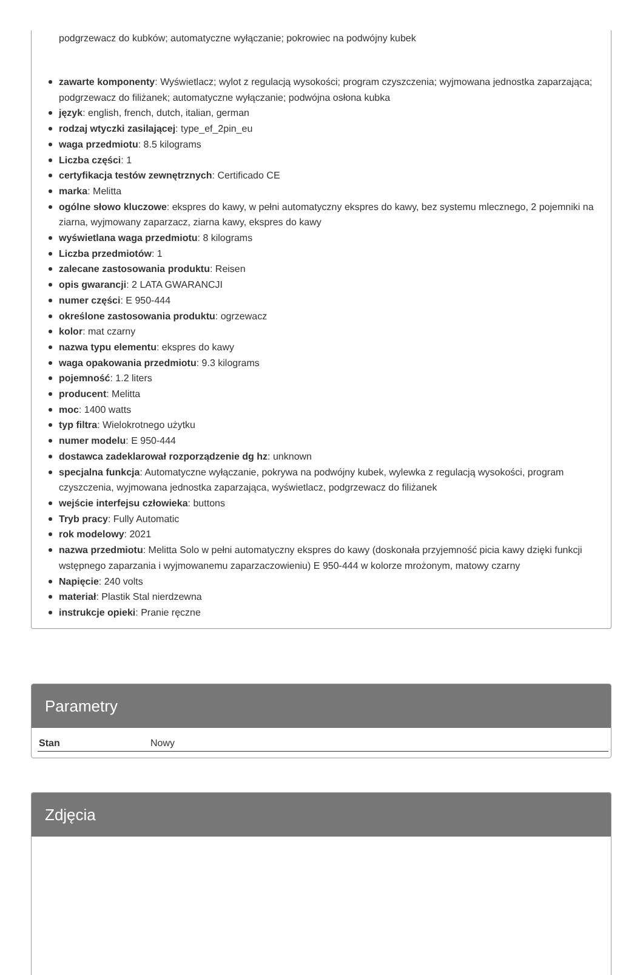podgrzewacz do kubków; automatyczne wyłączanie; pokrowiec na podwójny kubek
zawarte komponenty: Wyświetlacz; wylot z regulacją wysokości; program czyszczenia; wyjmowana jednostka zaparzająca; podgrzewacz do filiżanek; automatyczne wyłączanie; podwójna osłona kubka
język: english, french, dutch, italian, german
rodzaj wtyczki zasilającej: type_ef_2pin_eu
waga przedmiotu: 8.5 kilograms
Liczba części: 1
certyfikacja testów zewnętrznych: Certificado CE
marka: Melitta
ogólne słowo kluczowe: ekspres do kawy, w pełni automatyczny ekspres do kawy, bez systemu mlecznego, 2 pojemniki na ziarna, wyjmowany zaparzacz, ziarna kawy, ekspres do kawy
wyświetlana waga przedmiotu: 8 kilograms
Liczba przedmiotów: 1
zalecane zastosowania produktu: Reisen
opis gwarancji: 2 LATA GWARANCJI
numer części: E 950-444
określone zastosowania produktu: ogrzewacz
kolor: mat czarny
nazwa typu elementu: ekspres do kawy
waga opakowania przedmiotu: 9.3 kilograms
pojemność: 1.2 liters
producent: Melitta
moc: 1400 watts
typ filtra: Wielokrotnego użytku
numer modelu: E 950-444
dostawca zadeklarował rozporządzenie dg hz: unknown
specjalna funkcja: Automatyczne wyłączanie, pokrywa na podwójny kubek, wylewka z regulacją wysokości, program czyszczenia, wyjmowana jednostka zaparzająca, wyświetlacz, podgrzewacz do filiżanek
wejście interfejsu człowieka: buttons
Tryb pracy: Fully Automatic
rok modelowy: 2021
nazwa przedmiotu: Melitta Solo w pełni automatyczny ekspres do kawy (doskonała przyjemność picia kawy dzięki funkcji wstępnego zaparzania i wyjmowanemu zaparzaczowieniu) E 950-444 w kolorze mrożonym, matowy czarny
Napięcie: 240 volts
materiał: Plastik Stal nierdzewna
instrukcje opieki: Pranie ręczne
Parametry
| Stan | Nowy |
Zdjęcia